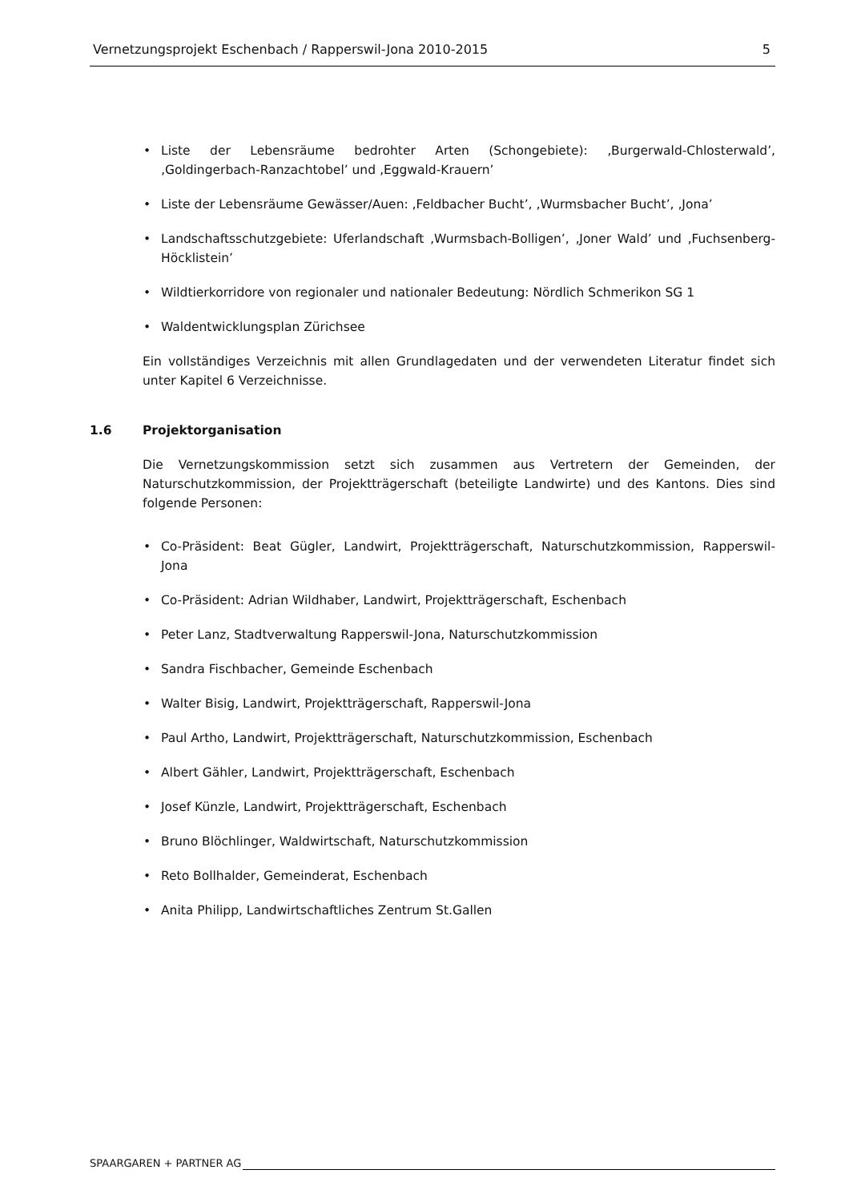Vernetzungsprojekt Eschenbach / Rapperswil-Jona 2010-2015 5
• Liste der Lebensräume bedrohter Arten (Schongebiete): ‚Burgerwald-Chlosterwald’, ‚Goldingerbach-Ranzachtobel’ und ‚Eggwald-Krauern’
• Liste der Lebensräume Gewässer/Auen: ‚Feldbacher Bucht’, ‚Wurmsbacher Bucht’, ‚Jona’
• Landschaftsschutzgebiete: Uferlandschaft ‚Wurmsbach-Bolligen’, ‚Joner Wald’ und ‚Fuchsenberg-Höcklistein’
• Wildtierkorridore von regionaler und nationaler Bedeutung: Nördlich Schmerikon SG 1
• Waldentwicklungsplan Zürichsee
Ein vollständiges Verzeichnis mit allen Grundlagedaten und der verwendeten Literatur findet sich unter Kapitel 6 Verzeichnisse.
1.6 Projektorganisation
Die Vernetzungskommission setzt sich zusammen aus Vertretern der Gemeinden, der Naturschutzkommission, der Projektträgerschaft (beteiligte Landwirte) und des Kantons. Dies sind folgende Personen:
• Co-Präsident: Beat Gügler, Landwirt, Projektträgerschaft, Naturschutzkommission, Rapperswil-Jona
• Co-Präsident: Adrian Wildhaber, Landwirt, Projektträgerschaft, Eschenbach
• Peter Lanz, Stadtverwaltung Rapperswil-Jona, Naturschutzkommission
• Sandra Fischbacher, Gemeinde Eschenbach
• Walter Bisig, Landwirt, Projektträgerschaft, Rapperswil-Jona
• Paul Artho, Landwirt, Projektträgerschaft, Naturschutzkommission, Eschenbach
• Albert Gähler, Landwirt, Projektträgerschaft, Eschenbach
• Josef Künzle, Landwirt, Projektträgerschaft, Eschenbach
• Bruno Blöchlinger, Waldwirtschaft, Naturschutzkommission
• Reto Bollhalder, Gemeinderat, Eschenbach
• Anita Philipp, Landwirtschaftliches Zentrum St.Gallen
SPAARGAREN + PARTNER AG